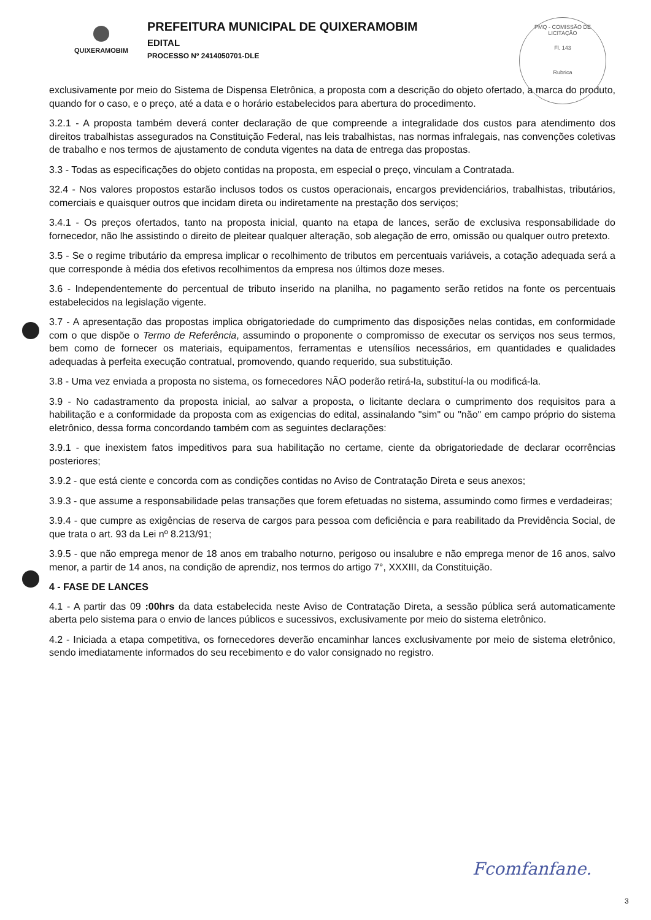QUIXERAMOBIM
PREFEITURA MUNICIPAL DE QUIXERAMOBIM
EDITAL
PROCESSO Nº 2414050701-DLE
PMQ - COMISSÃO DE LICITAÇÃO
Fl. 143
Rubrica
exclusivamente por meio do Sistema de Dispensa Eletrônica, a proposta com a descrição do objeto ofertado, a marca do produto, quando for o caso, e o preço, até a data e o horário estabelecidos para abertura do procedimento.
3.2.1 - A proposta também deverá conter declaração de que compreende a integralidade dos custos para atendimento dos direitos trabalhistas assegurados na Constituição Federal, nas leis trabalhistas, nas normas infralegais, nas convenções coletivas de trabalho e nos termos de ajustamento de conduta vigentes na data de entrega das propostas.
3.3 - Todas as especificações do objeto contidas na proposta, em especial o preço, vinculam a Contratada.
32.4 - Nos valores propostos estarão inclusos todos os custos operacionais, encargos previdenciários, trabalhistas, tributários, comerciais e quaisquer outros que incidam direta ou indiretamente na prestação dos serviços;
3.4.1 - Os preços ofertados, tanto na proposta inicial, quanto na etapa de lances, serão de exclusiva responsabilidade do fornecedor, não lhe assistindo o direito de pleitear qualquer alteração, sob alegação de erro, omissão ou qualquer outro pretexto.
3.5 - Se o regime tributário da empresa implicar o recolhimento de tributos em percentuais variáveis, a cotação adequada será a que corresponde à média dos efetivos recolhimentos da empresa nos últimos doze meses.
3.6 - Independentemente do percentual de tributo inserido na planilha, no pagamento serão retidos na fonte os percentuais estabelecidos na legislação vigente.
3.7 - A apresentação das propostas implica obrigatoriedade do cumprimento das disposições nelas contidas, em conformidade com o que dispõe o Termo de Referência, assumindo o proponente o compromisso de executar os serviços nos seus termos, bem como de fornecer os materiais, equipamentos, ferramentas e utensílios necessários, em quantidades e qualidades adequadas à perfeita execução contratual, promovendo, quando requerido, sua substituição.
3.8 - Uma vez enviada a proposta no sistema, os fornecedores NÃO poderão retirá-la, substituí-la ou modificá-la.
3.9 - No cadastramento da proposta inicial, ao salvar a proposta, o licitante declara o cumprimento dos requisitos para a habilitação e a conformidade da proposta com as exigencias do edital, assinalando "sim" ou "não" em campo próprio do sistema eletrônico, dessa forma concordando também com as seguintes declarações:
3.9.1 - que inexistem fatos impeditivos para sua habilitação no certame, ciente da obrigatoriedade de declarar ocorrências posteriores;
3.9.2 - que está ciente e concorda com as condições contidas no Aviso de Contratação Direta e seus anexos;
3.9.3 - que assume a responsabilidade pelas transações que forem efetuadas no sistema, assumindo como firmes e verdadeiras;
3.9.4 - que cumpre as exigências de reserva de cargos para pessoa com deficiência e para reabilitado da Previdência Social, de que trata o art. 93 da Lei nº 8.213/91;
3.9.5 - que não emprega menor de 18 anos em trabalho noturno, perigoso ou insalubre e não emprega menor de 16 anos, salvo menor, a partir de 14 anos, na condição de aprendiz, nos termos do artigo 7°, XXXIII, da Constituição.
4 - FASE DE LANCES
4.1 - A partir das 09 :00hrs da data estabelecida neste Aviso de Contratação Direta, a sessão pública será automaticamente aberta pelo sistema para o envio de lances públicos e sucessivos, exclusivamente por meio do sistema eletrônico.
4.2 - Iniciada a etapa competitiva, os fornecedores deverão encaminhar lances exclusivamente por meio de sistema eletrônico, sendo imediatamente informados do seu recebimento e do valor consignado no registro.
Fcomfanfane.
3